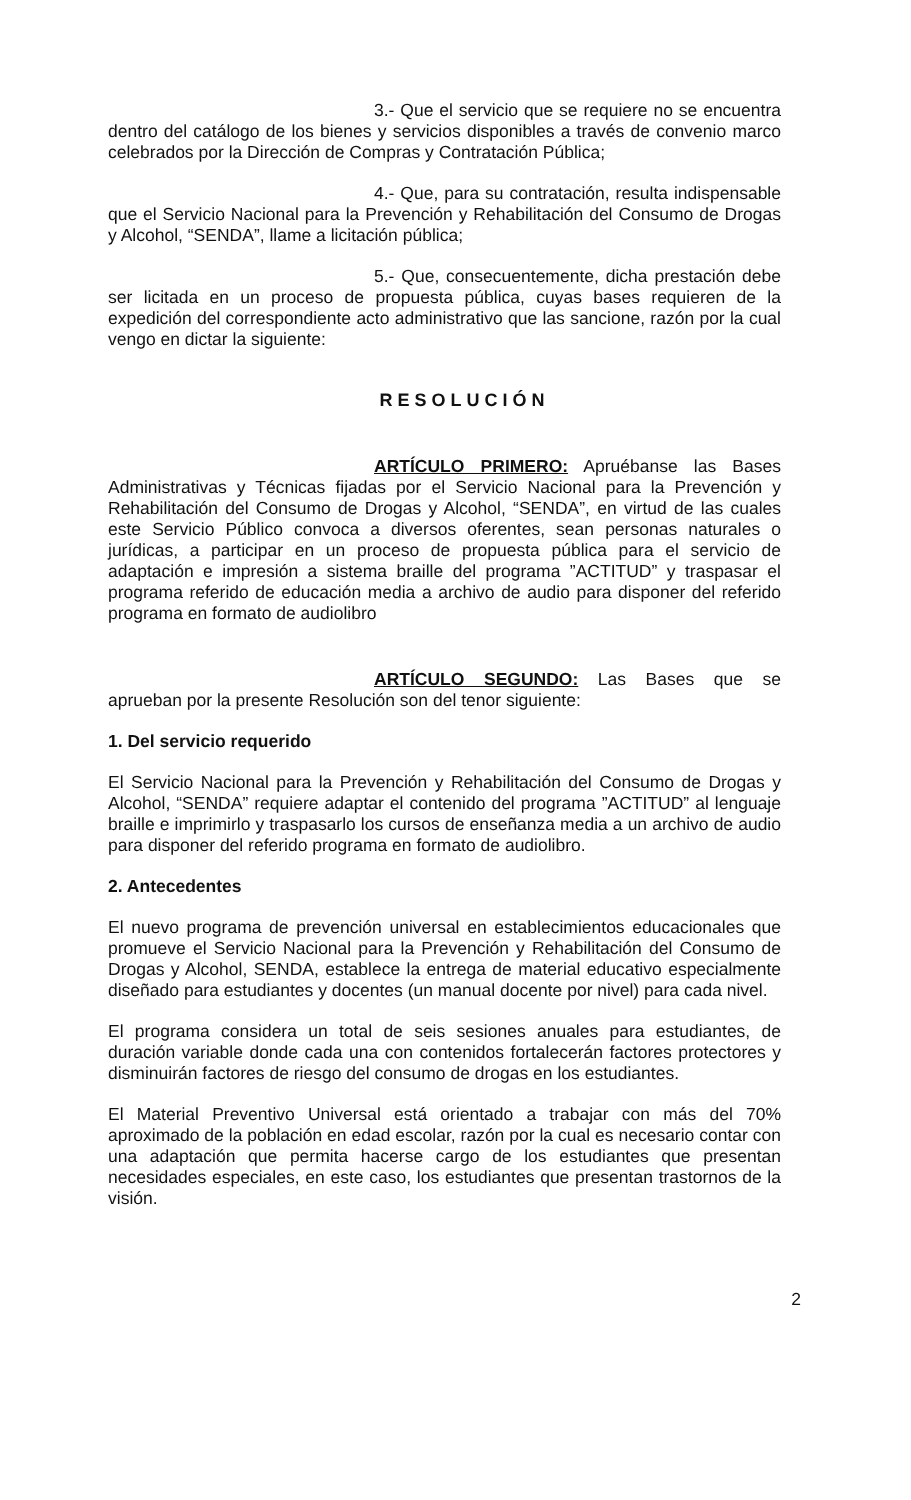3.- Que el servicio que se requiere no se encuentra dentro del catálogo de los bienes y servicios disponibles a través de convenio marco celebrados por la Dirección de Compras y Contratación Pública;
4.- Que, para su contratación, resulta indispensable que el Servicio Nacional para la Prevención y Rehabilitación del Consumo de Drogas y Alcohol, “SENDA”, llame a licitación pública;
5.- Que, consecuentemente, dicha prestación debe ser licitada en un proceso de propuesta pública, cuyas bases requieren de la expedición del correspondiente acto administrativo que las sancione, razón por la cual vengo en dictar la siguiente:
RESOLUCIÓN
ARTÍCULO PRIMERO: Apruébanse las Bases Administrativas y Técnicas fijadas por el Servicio Nacional para la Prevención y Rehabilitación del Consumo de Drogas y Alcohol, “SENDA”, en virtud de las cuales este Servicio Público convoca a diversos oferentes, sean personas naturales o jurídicas, a participar en un proceso de propuesta pública para el servicio de adaptación e impresión a sistema braille del programa ”ACTITUD” y traspasar el programa referido de educación media a archivo de audio para disponer del referido programa en formato de audiolibro
ARTÍCULO SEGUNDO: Las Bases que se aprueban por la presente Resolución son del tenor siguiente:
1. Del servicio requerido
El Servicio Nacional para la Prevención y Rehabilitación del Consumo de Drogas y Alcohol, “SENDA” requiere adaptar el contenido del programa ”ACTITUD” al lenguaje braille e imprimirlo y traspasarlo los cursos de enseñanza media a un archivo de audio para disponer del referido programa en formato de audiolibro.
2. Antecedentes
El nuevo programa de prevención universal en establecimientos educacionales que promueve el Servicio Nacional para la Prevención y Rehabilitación del Consumo de Drogas y Alcohol, SENDA, establece la entrega de material educativo especialmente diseñado para estudiantes y docentes (un manual docente por nivel) para cada nivel.
El programa considera un total de seis sesiones anuales para estudiantes, de duración variable donde cada una con contenidos fortalecerán factores protectores y disminuirán factores de riesgo del consumo de drogas en los estudiantes.
El Material Preventivo Universal está orientado a trabajar con más del 70% aproximado de la población en edad escolar, razón por la cual es necesario contar con una adaptación que permita hacerse cargo de los estudiantes que presentan necesidades especiales, en este caso, los estudiantes que presentan trastornos de la visión.
2